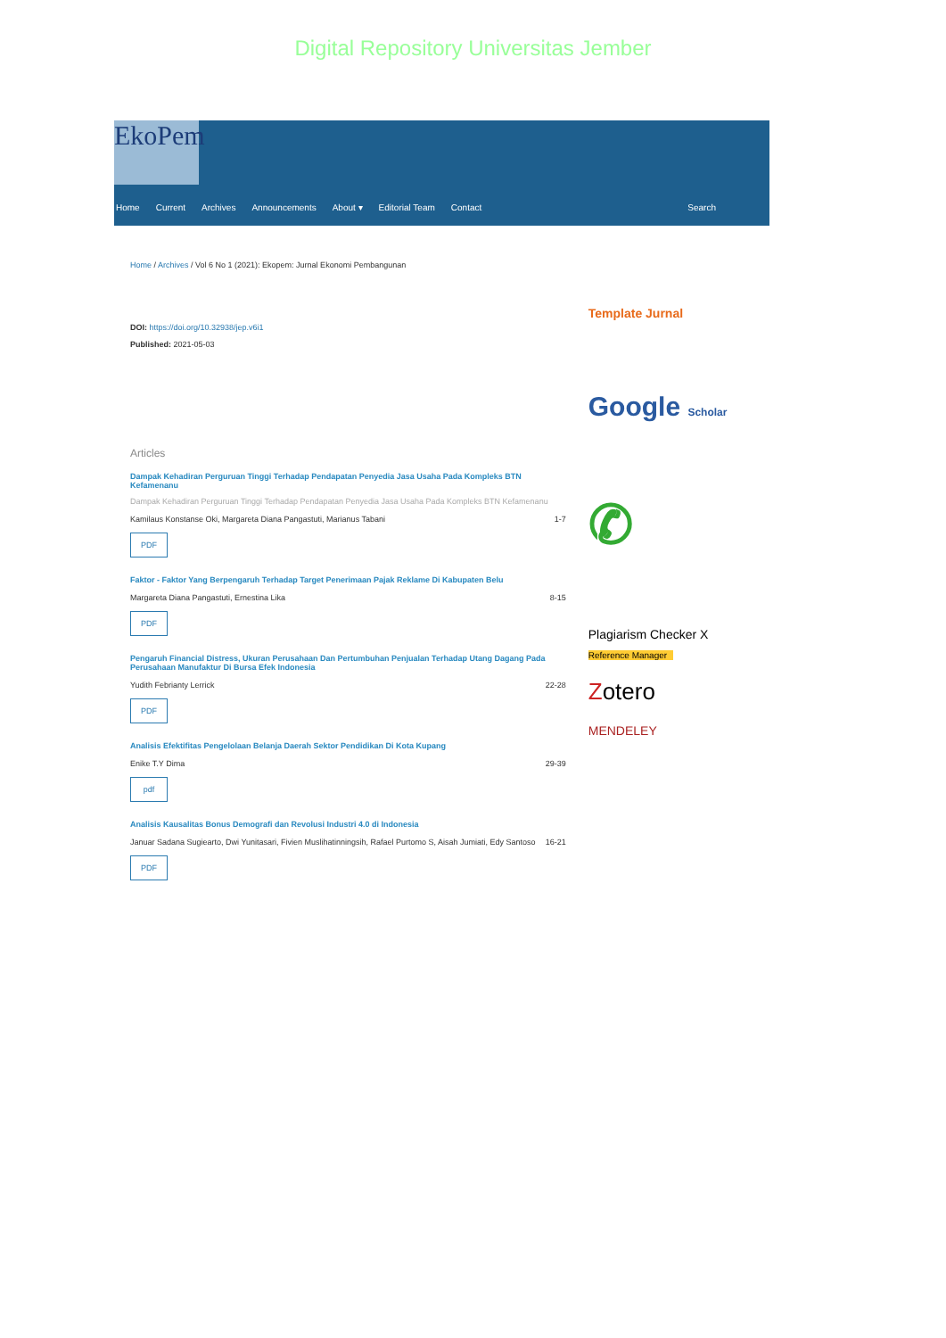Digital Repository Universitas Jember
EkoPem
Home Current Archives Announcements About ▾ Editorial Team Contact Search
Home / Archives / Vol 6 No 1 (2021): Ekopem: Jurnal Ekonomi Pembangunan
DOI: https://doi.org/10.32938/jep.v6i1
Published: 2021-05-03
Articles
Dampak Kehadiran Perguruan Tinggi Terhadap Pendapatan Penyedia Jasa Usaha Pada Kompleks BTN Kefamenanu
Dampak Kehadiran Perguruan Tinggi Terhadap Pendapatan Penyedia Jasa Usaha Pada Kompleks BTN Kefamenanu
Kamilaus Konstanse Oki, Margareta Diana Pangastuti, Marianus Tabani 1-7
PDF
Faktor - Faktor Yang Berpengaruh Terhadap Target Penerimaan Pajak Reklame Di Kabupaten Belu
Margareta Diana Pangastuti, Ernestina Lika 8-15
PDF
Pengaruh Financial Distress, Ukuran Perusahaan Dan Pertumbuhan Penjualan Terhadap Utang Dagang Pada Perusahaan Manufaktur Di Bursa Efek Indonesia
Yudith Febrianty Lerrick 22-28
PDF
Analisis Efektifitas Pengelolaan Belanja Daerah Sektor Pendidikan Di Kota Kupang
Enike T.Y Dima 29-39
pdf
Analisis Kausalitas Bonus Demografi dan Revolusi Industri 4.0 di Indonesia
Januar Sadana Sugiearto, Dwi Yunitasari, Fivien Muslihatinningsih, Rafael Purtomo S, Aisah Jumiati, Edy Santoso 16-21
PDF
Template Jurnal
Google Scholar
✆
Plagiarism Checker X
Reference Manager
Zotero
MENDELEY